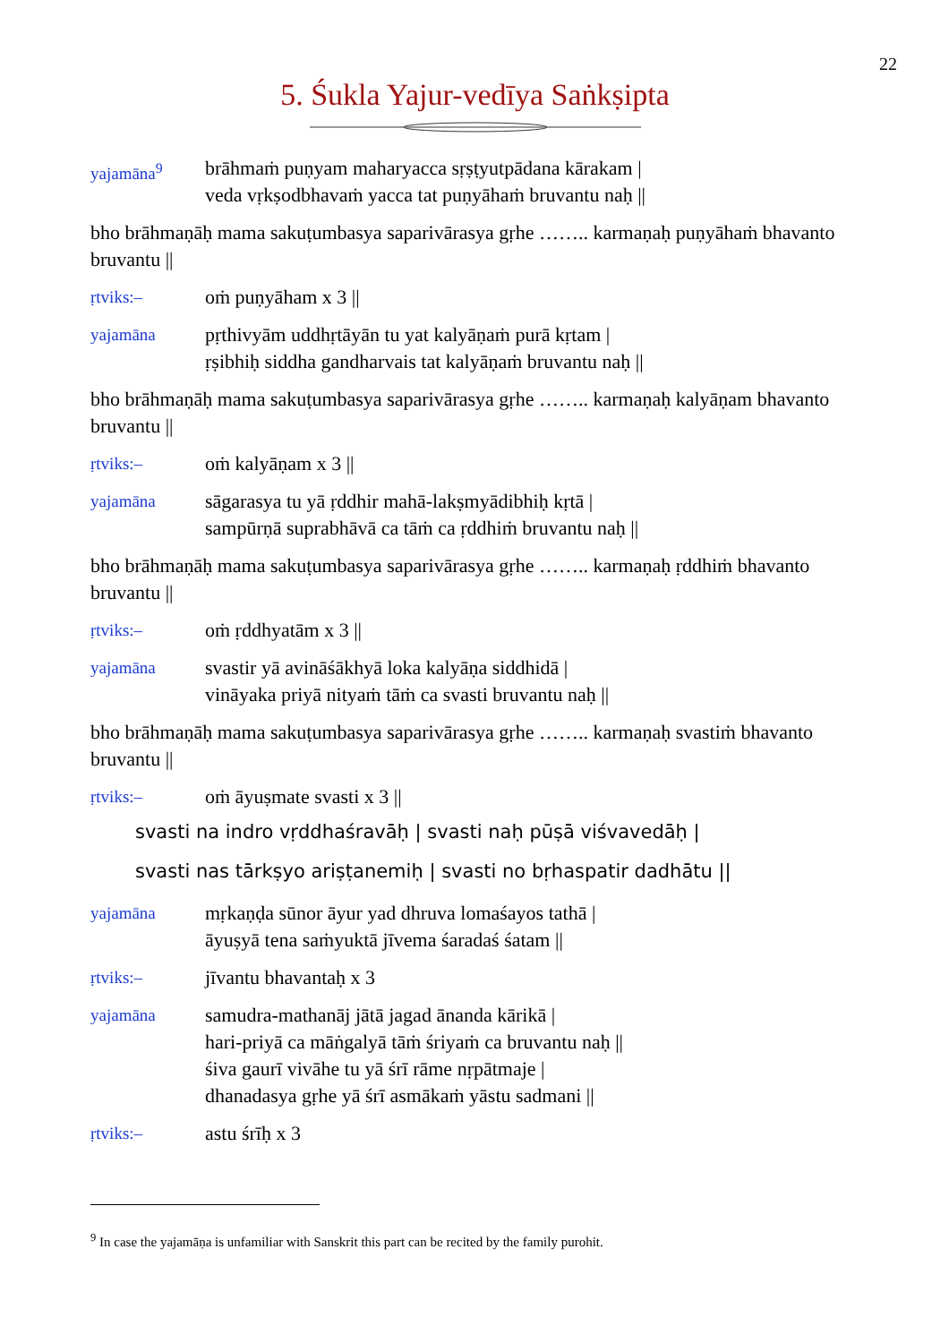22
5. Śukla Yajur-vedīya Saṅkṣipta
yajamāna<sup>9</sup>
brāhmaṁ puṇyam maharyacca sṛṣṭyutpādana kārakam |
veda vṛkṣodbhavaṁ yacca tat puṇyāhaṁ bruvantu naḥ ||
bho brāhmaṇāḥ mama sakuṭumbasya saparivārasya gṛhe …….. karmaṇaḥ puṇyāhaṁ bhavanto bruvantu ||
ṛtviks:–
oṁ puṇyāham x 3 ||
yajamāna
pṛthivyām uddhṛtāyān tu yat kalyāṇaṁ purā kṛtam |
ṛṣibhiḥ siddha gandharvais tat kalyāṇaṁ bruvantu naḥ ||
bho brāhmaṇāḥ mama sakuṭumbasya saparivārasya gṛhe …….. karmaṇaḥ kalyāṇam bhavanto bruvantu ||
ṛtviks:–
oṁ kalyāṇam x 3 ||
yajamāna
sāgarasya tu yā ṛddhir mahā-lakṣmyādibhiḥ kṛtā |
sampūrṇā suprabhāvā ca tāṁ ca ṛddhiṁ bruvantu naḥ ||
bho brāhmaṇāḥ mama sakuṭumbasya saparivārasya gṛhe …….. karmaṇaḥ ṛddhiṁ bhavanto bruvantu ||
ṛtviks:–
oṁ ṛddhyatām x 3 ||
yajamāna
svastir yā avināśākhyā loka kalyāṇa siddhidā |
vināyaka priyā nityaṁ tāṁ ca svasti bruvantu naḥ ||
bho brāhmaṇāḥ mama sakuṭumbasya saparivārasya gṛhe …….. karmaṇaḥ svastiṁ bhavanto bruvantu ||
ṛtviks:–
oṁ āyuṣmate svasti x 3 ||
svasti na indro vṛddhaśravāḥ | svasti naḥ pūṣā viśvavedāḥ |
svasti nas tārkṣyo ariṣṭanemiḥ | svasti no bṛhaspatir dadhātu ||
yajamāna
mṛkaṇḍa sūnor āyur yad dhruva lomaśayos tathā |
āyuṣyā tena saṁyuktā jīvema śaradaś śatam ||
ṛtviks:–
jīvantu bhavantaḥ x 3
yajamāna
samudra-mathanāj jātā jagad ānanda kārikā |
hari-priyā ca māṅgalyā tāṁ śriyaṁ ca bruvantu naḥ ||
śiva gaurī vivāhe tu yā śrī rāme nṛpātmaje |
dhanadasya gṛhe yā śrī asmākaṁ yāstu sadmani ||
ṛtviks:–
astu śrīḥ x 3
<sup>9</sup> In case the yajamāṇa is unfamiliar with Sanskrit this part can be recited by the family purohit.